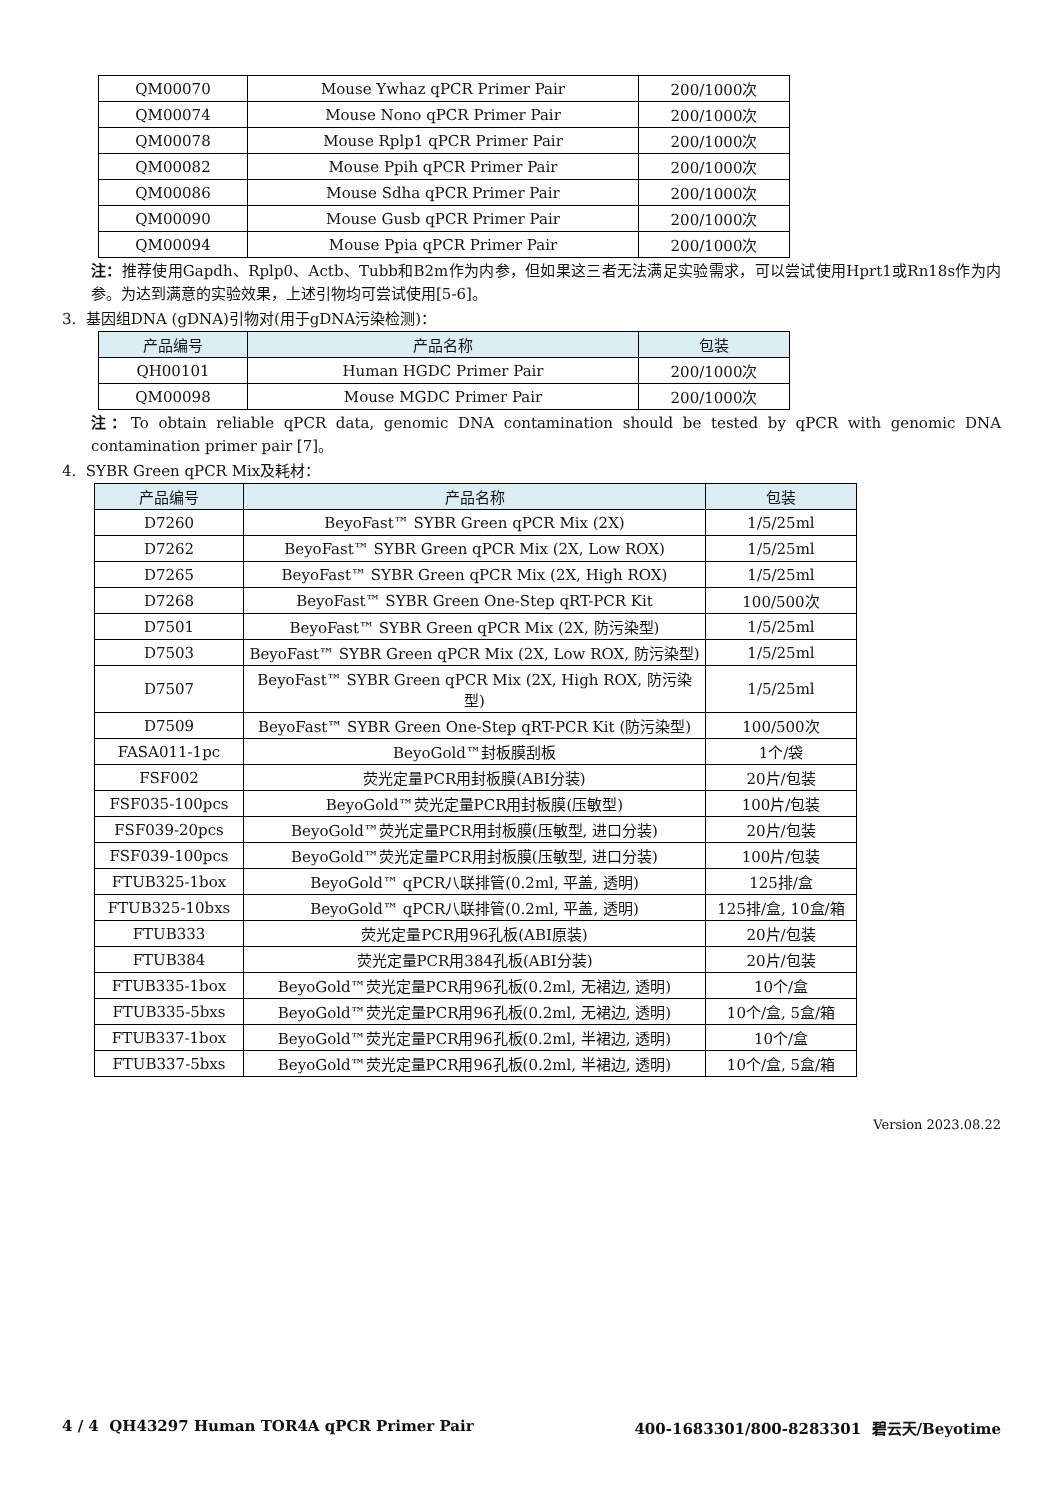| QM00070 | Mouse Ywhaz qPCR Primer Pair | 200/1000次 |
| QM00074 | Mouse Nono qPCR Primer Pair | 200/1000次 |
| QM00078 | Mouse Rplp1 qPCR Primer Pair | 200/1000次 |
| QM00082 | Mouse Ppih qPCR Primer Pair | 200/1000次 |
| QM00086 | Mouse Sdha qPCR Primer Pair | 200/1000次 |
| QM00090 | Mouse Gusb qPCR Primer Pair | 200/1000次 |
| QM00094 | Mouse Ppia qPCR Primer Pair | 200/1000次 |
注：推荐使用Gapdh、Rplp0、Actb、Tubb和B2m作为内参，但如果这三者无法满足实验需求，可以尝试使用Hprt1或Rn18s作为内参。为达到满意的实验效果，上述引物均可尝试使用[5-6]。
3. 基因组DNA (gDNA)引物对(用于gDNA污染检测)：
| 产品编号 | 产品名称 | 包装 |
| --- | --- | --- |
| QH00101 | Human HGDC Primer Pair | 200/1000次 |
| QM00098 | Mouse MGDC Primer Pair | 200/1000次 |
注：To obtain reliable qPCR data, genomic DNA contamination should be tested by qPCR with genomic DNA contamination primer pair [7]。
4. SYBR Green qPCR Mix及耗材：
| 产品编号 | 产品名称 | 包装 |
| --- | --- | --- |
| D7260 | BeyoFast™ SYBR Green qPCR Mix (2X) | 1/5/25ml |
| D7262 | BeyoFast™ SYBR Green qPCR Mix (2X, Low ROX) | 1/5/25ml |
| D7265 | BeyoFast™ SYBR Green qPCR Mix (2X, High ROX) | 1/5/25ml |
| D7268 | BeyoFast™ SYBR Green One-Step qRT-PCR Kit | 100/500次 |
| D7501 | BeyoFast™ SYBR Green qPCR Mix (2X, 防污染型) | 1/5/25ml |
| D7503 | BeyoFast™ SYBR Green qPCR Mix (2X, Low ROX, 防污染型) | 1/5/25ml |
| D7507 | BeyoFast™ SYBR Green qPCR Mix (2X, High ROX, 防污染型) | 1/5/25ml |
| D7509 | BeyoFast™ SYBR Green One-Step qRT-PCR Kit (防污染型) | 100/500次 |
| FASA011-1pc | BeyoGold™封板膜刮板 | 1个/袋 |
| FSF002 | 荧光定量PCR用封板膜(ABI分装) | 20片/包装 |
| FSF035-100pcs | BeyoGold™荧光定量PCR用封板膜(压敏型) | 100片/包装 |
| FSF039-20pcs | BeyoGold™荧光定量PCR用封板膜(压敏型, 进口分装) | 20片/包装 |
| FSF039-100pcs | BeyoGold™荧光定量PCR用封板膜(压敏型, 进口分装) | 100片/包装 |
| FTUB325-1box | BeyoGold™ qPCR八联排管(0.2ml, 平盖, 透明) | 125排/盒 |
| FTUB325-10bxs | BeyoGold™ qPCR八联排管(0.2ml, 平盖, 透明) | 125排/盒, 10盒/箱 |
| FTUB333 | 荧光定量PCR用96孔板(ABI原装) | 20片/包装 |
| FTUB384 | 荧光定量PCR用384孔板(ABI分装) | 20片/包装 |
| FTUB335-1box | BeyoGold™荧光定量PCR用96孔板(0.2ml, 无裙边, 透明) | 10个/盒 |
| FTUB335-5bxs | BeyoGold™荧光定量PCR用96孔板(0.2ml, 无裙边, 透明) | 10个/盒, 5盒/箱 |
| FTUB337-1box | BeyoGold™荧光定量PCR用96孔板(0.2ml, 半裙边, 透明) | 10个/盒 |
| FTUB337-5bxs | BeyoGold™荧光定量PCR用96孔板(0.2ml, 半裙边, 透明) | 10个/盒, 5盒/箱 |
Version 2023.08.22
4 / 4 QH43297 Human TOR4A qPCR Primer Pair 400-1683301/800-8283301 碧云天/Beyotime